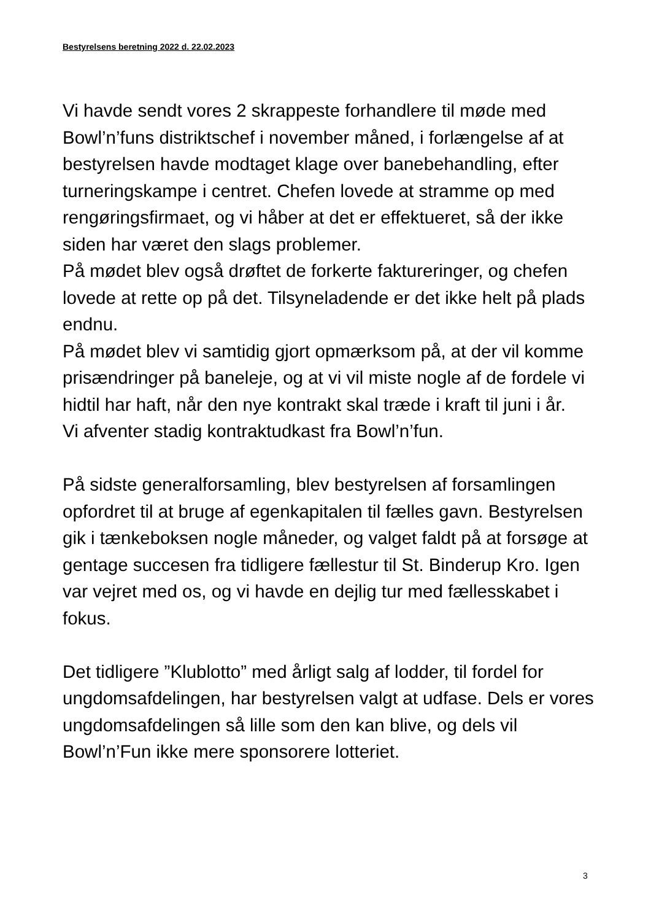Bestyrelsens beretning 2022 d. 22.02.2023
Vi havde sendt vores 2 skrappeste forhandlere til møde med Bowl’n’funs distriktschef i november måned, i forlængelse af at bestyrelsen havde modtaget klage over banebehandling, efter turneringskampe i centret. Chefen lovede at stramme op med rengøringsfirmaet, og vi håber at det er effektueret, så der ikke siden har været den slags problemer.
På mødet blev også drøftet de forkerte faktureringer, og chefen lovede at rette op på det. Tilsyneladende er det ikke helt på plads endnu.
På mødet blev vi samtidig gjort opmærksom på, at der vil komme prisændringer på baneleje, og at vi vil miste nogle af de fordele vi hidtil har haft, når den nye kontrakt skal træde i kraft til juni i år.
Vi afventer stadig kontraktudkast fra Bowl’n’fun.
På sidste generalforsamling, blev bestyrelsen af forsamlingen opfordret til at bruge af egenkapitalen til fælles gavn. Bestyrelsen gik i tænkeboksen nogle måneder, og valget faldt på at forsøge at gentage succesen fra tidligere fællestur til St. Binderup Kro. Igen var vejret med os, og vi havde en dejlig tur med fællesskabet i fokus.
Det tidligere ”Klublotto” med årligt salg af lodder, til fordel for ungdomsafdelingen, har bestyrelsen valgt at udfase. Dels er vores ungdomsafdelingen så lille som den kan blive, og dels vil Bowl’n’Fun ikke mere sponsorere lotteriet.
3